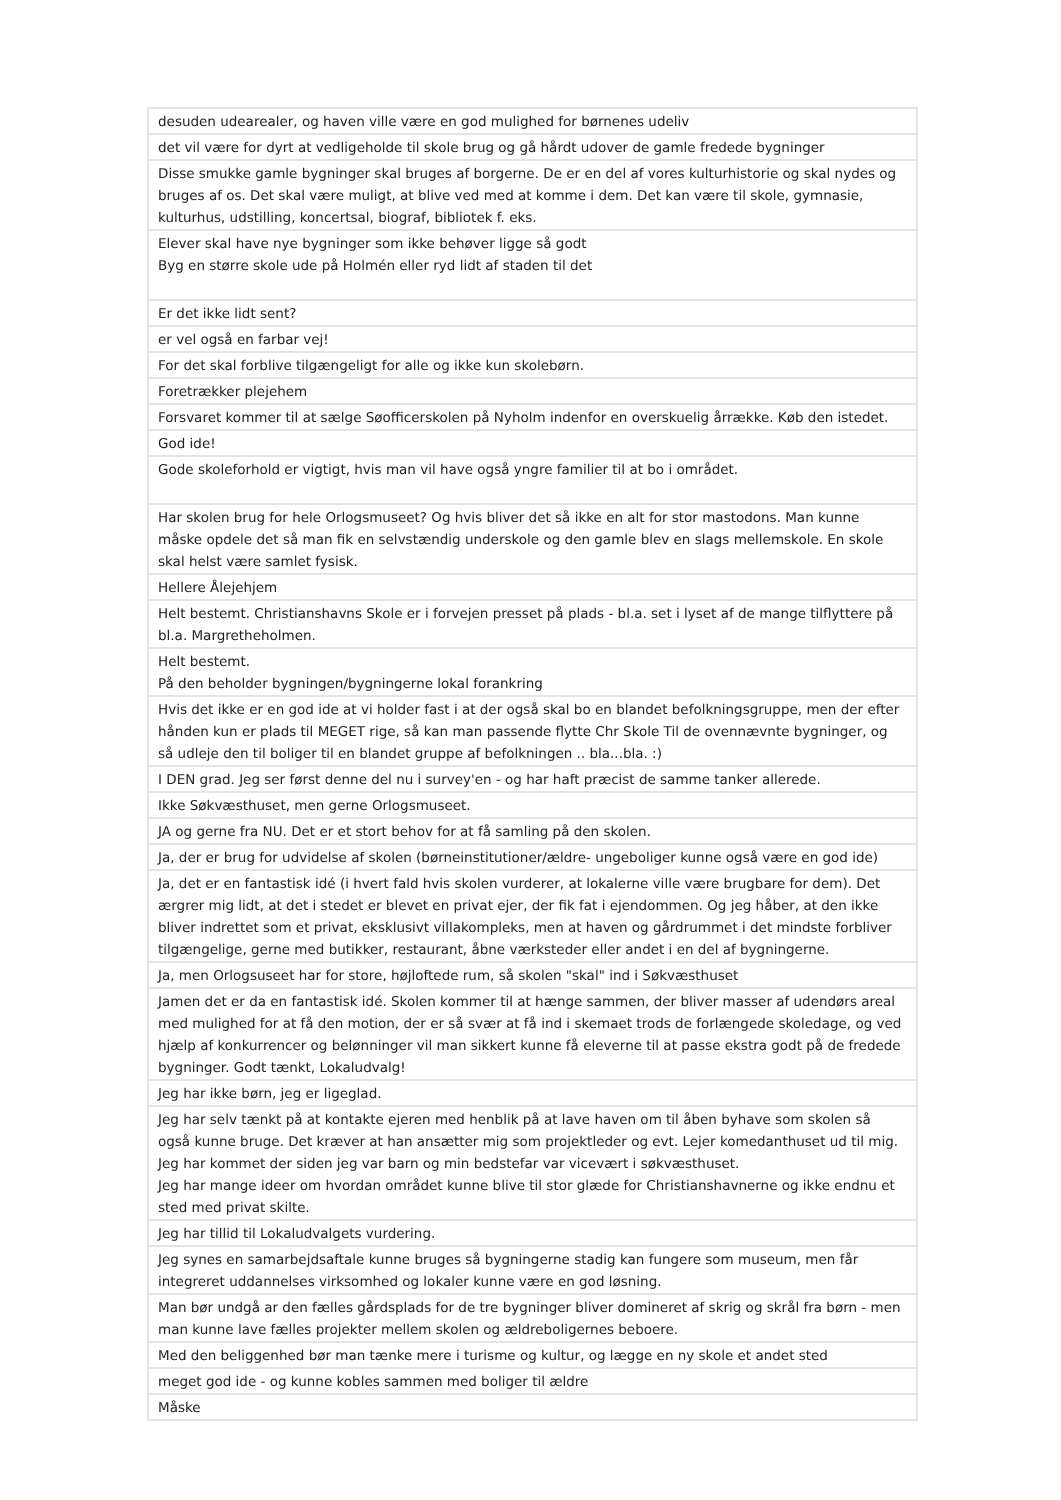| desuden udearealer, og haven ville være en god mulighed for børnenes udeliv |
| det vil være for dyrt at vedligeholde til skole brug og gå hårdt udover de gamle fredede bygninger |
| Disse smukke gamle bygninger skal bruges af borgerne. De er en del af vores kulturhistorie og skal nydes og bruges af os. Det skal være muligt, at blive ved med at komme i dem. Det kan være til skole, gymnasie, kulturhus, udstilling, koncertsal, biograf, bibliotek f. eks. |
| Elever skal have nye bygninger som ikke behøver ligge så godt Byg en større skole ude på Holmén eller ryd lidt af staden til det |
| Er det ikke lidt sent? |
| er vel også en farbar vej! |
| For det skal forblive tilgængeligt for alle og ikke kun skolebørn. |
| Foretrækker plejehem |
| Forsvaret kommer til at sælge Søofficerskolen på Nyholm indenfor en overskuelig årrække. Køb den istedet. |
| God ide! |
| Gode skoleforhold er vigtigt, hvis man vil have også yngre familier til at bo i området. |
| Har skolen brug for hele Orlogsmuseet? Og hvis bliver det så ikke en alt for stor mastodons. Man kunne måske opdele det så man fik en selvstændig underskole og den gamle blev en slags mellemskole. En skole skal helst være samlet fysisk. |
| Hellere Ålejehjem |
| Helt bestemt. Christianshavns Skole er i forvejen presset på plads - bl.a. set i lyset af de mange tilflyttere på bl.a. Margretheholmen. |
| Helt bestemt. På den beholder bygningen/bygningerne lokal forankring |
| Hvis det ikke er en god ide at vi holder fast i at der også skal bo en blandet befolkningsgruppe, men der efter hånden kun er plads til MEGET rige, så kan man passende flytte Chr Skole Til de ovennævnte bygninger, og så udleje den til boliger til en blandet gruppe af befolkningen .. bla...bla. :) |
| I DEN grad. Jeg ser først denne del nu i survey'en - og har haft præcist de samme tanker allerede. |
| Ikke Søkvæsthuset, men gerne Orlogsmuseet. |
| JA og gerne fra NU. Det er et stort behov for at få samling på den skolen. |
| Ja, der er brug for udvidelse af skolen (børneinstitutioner/ældre- ungeboliger kunne også være en god ide) |
| Ja, det er en fantastisk idé (i hvert fald hvis skolen vurderer, at lokalerne ville være brugbare for dem). Det ærgrer mig lidt, at det i stedet er blevet en privat ejer, der fik fat i ejendommen. Og jeg håber, at den ikke bliver indrettet som et privat, eksklusivt villakompleks, men at haven og gårdrummet i det mindste forbliver tilgængelige, gerne med butikker, restaurant, åbne værksteder eller andet i en del af bygningerne. |
| Ja, men Orlogsuseet har for store, højloftede rum, så skolen "skal" ind i Søkvæsthuset |
| Jamen det er da en fantastisk idé. Skolen kommer til at hænge sammen, der bliver masser af udendørs areal med mulighed for at få den motion, der er så svær at få ind i skemaet trods de forlængede skoledage, og ved hjælp af konkurrencer og belønninger vil man sikkert kunne få eleverne til at passe ekstra godt på de fredede bygninger. Godt tænkt, Lokaludvalg! |
| Jeg har ikke børn, jeg er ligeglad. |
| Jeg har selv tænkt på at kontakte ejeren med henblik på at lave haven om til åben byhave som skolen så også kunne bruge. Det kræver at han ansætter mig som projektleder og evt. Lejer komedanthuset ud til mig. Jeg har kommet der siden jeg var barn og min bedstefar var vicevært i søkvæsthuset. Jeg har mange ideer om hvordan området kunne blive til stor glæde for Christianshavnerne og ikke endnu et sted med privat skilte. |
| Jeg har tillid til Lokaludvalgets vurdering. |
| Jeg synes en samarbejdsaftale kunne bruges så bygningerne stadig kan fungere som museum, men får integreret uddannelses virksomhed og lokaler kunne være en god løsning. |
| Man bør undgå ar den fælles gårdsplads for de tre bygninger bliver domineret af skrig og skrål fra børn - men man kunne lave fælles projekter mellem skolen og ældreboligernes beboere. |
| Med den beliggenhed bør man tænke mere i turisme og kultur, og lægge en ny skole et andet sted |
| meget god ide - og kunne kobles sammen med boliger til ældre |
| Måske |